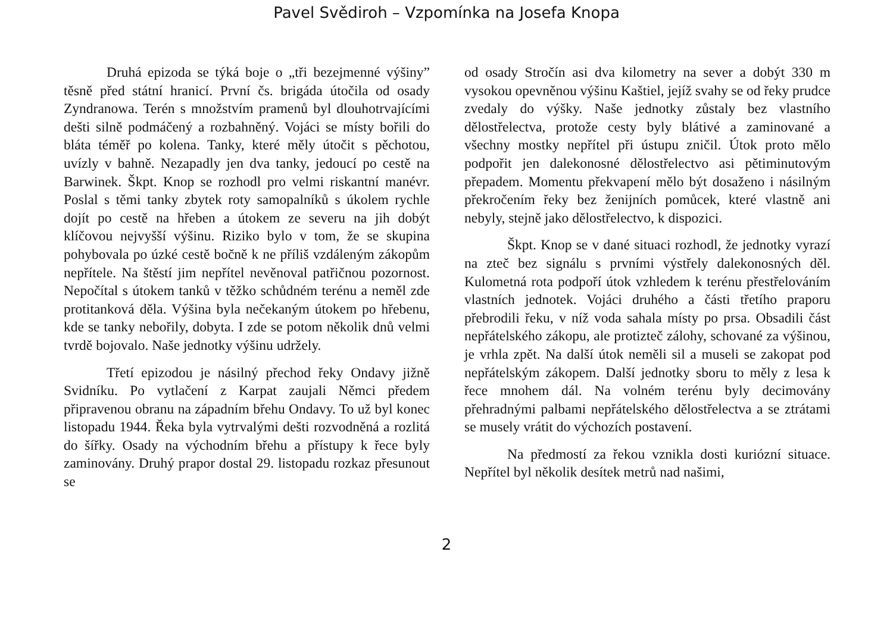Pavel Svědiroh – Vzpomínka na Josefa Knopa
Druhá epizoda se týká boje o „tři bezejmenné výšiny” těsně před státní hranicí. První čs. brigáda útočila od osady Zyndranowa. Terén s množstvím pramenů byl dlouhotrvajícími dešti silně podmáčený a rozbahněný. Vojáci se místy bořili do bláta téměř po kolena. Tanky, které měly útočit s pěchotou, uvízly v bahně. Nezapadly jen dva tanky, jedoucí po cestě na Barwinek. Škpt. Knop se rozhodl pro velmi riskantní manévr. Poslal s těmi tanky zbytek roty samopalníků s úkolem rychle dojít po cestě na hřeben a útokem ze severu na jih dobýt klíčovou nejvyšší výšinu. Riziko bylo v tom, že se skupina pohybovala po úzké cestě bočně k ne příliš vzdáleným zákopům nepřítele. Na štěstí jim nepřítel nevěnoval patřičnou pozornost. Nepočítal s útokem tanků v těžko schůdném terénu a neměl zde protitanková děla. Výšina byla nečekaným útokem po hřebenu, kde se tanky nebořily, dobyta. I zde se potom několik dnů velmi tvrdě bojovalo. Naše jednotky výšinu udržely.
Třetí epizodou je násilný přechod řeky Ondavy jižně Svidníku. Po vytlačení z Karpat zaujali Němci předem připravenou obranu na západním břehu Ondavy. To už byl konec listopadu 1944. Řeka byla vytrvalými dešti rozvodněná a rozlitá do šířky. Osady na východním břehu a přístupy k řece byly zaminovány. Druhý prapor dostal 29. listopadu rozkaz přesunout se
od osady Stročín asi dva kilometry na sever a dobýt 330 m vysokou opevněnou výšinu Kaštiel, jejíž svahy se od řeky prudce zvedaly do výšky. Naše jednotky zůstaly bez vlastního dělostřelectva, protože cesty byly blátivé a zaminované a všechny mostky nepřítel při ústupu zničil. Útok proto mělo podpořit jen dalekonosné dělostřelectvo asi pětiminutovým přepadem. Momentu překvapení mělo být dosaženo i násilným překročením řeky bez ženijních pomůcek, které vlastně ani nebyly, stejně jako dělostřelectvo, k dispozici.
Škpt. Knop se v dané situaci rozhodl, že jednotky vyrazí na zteč bez signálu s prvními výstřely dalekonosných děl. Kulometná rota podpoří útok vzhledem k terénu přestřelováním vlastních jednotek. Vojáci druhého a části třetího praporu přebrodili řeku, v níž voda sahala místy po prsa. Obsadili část nepřátelského zákopu, ale protizteč zálohy, schované za výšinou, je vrhla zpět. Na další útok neměli sil a museli se zakopat pod nepřátelským zákopem. Další jednotky sboru to měly z lesa k řece mnohem dál. Na volném terénu byly decimovány přehradnými palbami nepřátelského dělostřelectva a se ztrátami se musely vrátit do výchozích postavení.
Na předmostí za řekou vznikla dosti kuriózní situace. Nepřítel byl několik desítek metrů nad našimi,
2